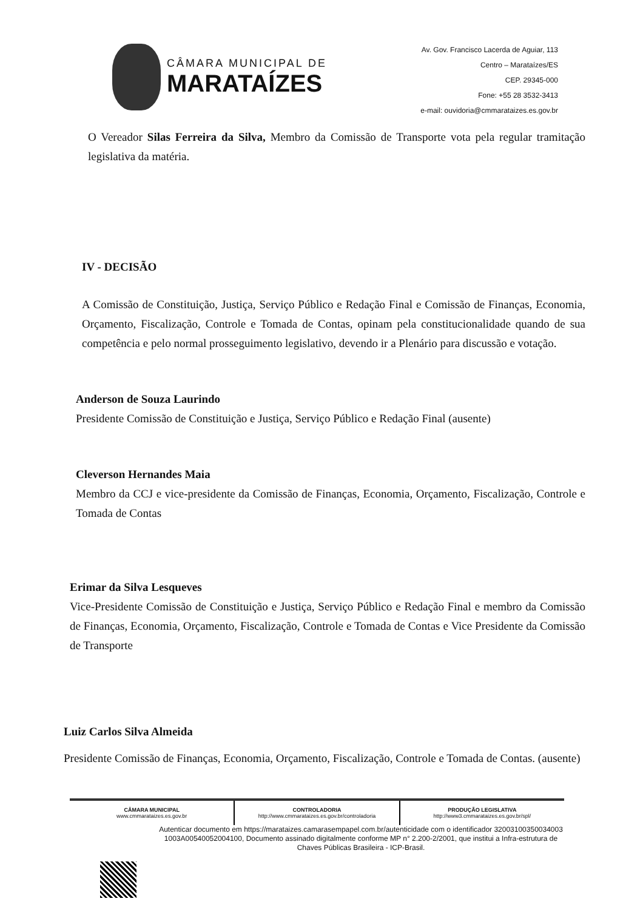CÂMARA MUNICIPAL DE
MARATAÍZES
Av. Gov. Francisco Lacerda de Aguiar, 113
Centro – Marataízes/ES
CEP. 29345-000
Fone: +55 28 3532-3413
e-mail: ouvidoria@cmmarataizes.es.gov.br
O Vereador Silas Ferreira da Silva, Membro da Comissão de Transporte vota pela regular tramitação legislativa da matéria.
IV - DECISÃO
A Comissão de Constituição, Justiça, Serviço Público e Redação Final e Comissão de Finanças, Economia, Orçamento, Fiscalização, Controle e Tomada de Contas, opinam pela constitucionalidade quando de sua competência e pelo normal prosseguimento legislativo, devendo ir a Plenário para discussão e votação.
Anderson de Souza Laurindo
Presidente Comissão de Constituição e Justiça, Serviço Público e Redação Final (ausente)
Cleverson Hernandes Maia
Membro da CCJ e vice-presidente da Comissão de Finanças, Economia, Orçamento, Fiscalização, Controle e Tomada de Contas
Erimar da Silva Lesqueves
Vice-Presidente Comissão de Constituição e Justiça, Serviço Público e Redação Final e membro da Comissão de Finanças, Economia, Orçamento, Fiscalização, Controle e Tomada de Contas e Vice Presidente da Comissão de Transporte
Luiz Carlos Silva Almeida
Presidente Comissão de Finanças, Economia, Orçamento, Fiscalização, Controle e Tomada de Contas. (ausente)
CÂMARA MUNICIPAL
www.cmmarataizes.es.gov.br
CONTROLADORIA
http://www.cmmarataizes.es.gov.br/controladoria
PRODUÇÃO LEGISLATIVA
http://www3.cmmarataizes.es.gov.br/spl/
Autenticar documento em https://marataizes.camarasempapel.com.br/autenticidade com o identificador 32003100350034003 1003A00540052004100, Documento assinado digitalmente conforme MP n° 2.200-2/2001, que institui a Infra-estrutura de Chaves Públicas Brasileira - ICP-Brasil.